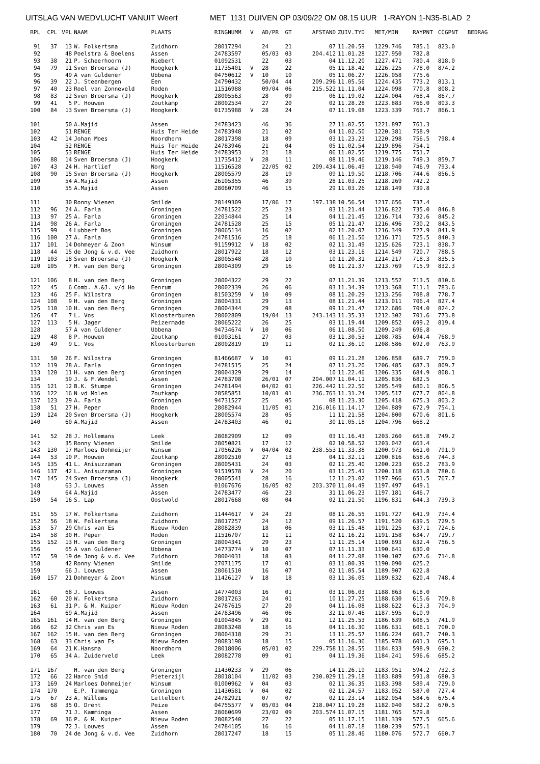UITSLAG VAN WEDVLUCHT VANUIT Weert MET 1131 DUIVEN OP 03/09/22 OM 08.15 UUR 1-RAYON 1-N35-BLAD 2
| RPL | CPL | VPL | NAAM | PLAATS | RINGNUMM | V | AD/PR | GT | AFSTAND | ZUIV.TYD | MET/MIN | RAYPNT | CCGPNT | BEDRAG |
| --- | --- | --- | --- | --- | --- | --- | --- | --- | --- | --- | --- | --- | --- | --- |
| 91 | 37 | 13 | W. Folkertsma | Zuidhorn | 28017294 | | 24 | 21 | 07 | 11.20.59 | 1229.746 | 785.1 | 823.0 | |
| 92 | | 48 | Poelstra & Boelens | Assen | 24783597 | | 05/03 | 03 | 204.412 | 11.01.28 | 1227.950 | 782.8 | | |
| 93 | 38 | 21 | P. Scheerhoorn | Niebert | 01092531 | | 22 | 03 | 04 | 11.12.20 | 1227.471 | 780.4 | 818.0 | |
| 94 | 79 | 11 | Sven Broersma (J) | Hoogkerk | 11735401 | V | 28 | 22 | 05 | 11.18.42 | 1226.225 | 778.0 | 874.2 | |
| 95 | | 49 | A van Guldener | Ubbena | 04750612 | V | 10 | 10 | 05 | 11.06.27 | 1226.058 | 775.6 | | |
| 96 | 39 | 22 | J. Steenbergen | Een | 24790432 | | 50/04 | 44 | 209.296 | 11.05.56 | 1224.435 | 773.2 | 813.1 | |
| 97 | 40 | 23 | Roel van Zonneveld | Roden | 11516988 | | 09/04 | 06 | 215.522 | 11.11.04 | 1224.098 | 770.8 | 808.2 | |
| 98 | 83 | 12 | Sven Broersma (J) | Hoogkerk | 28005563 | | 28 | 09 | 06 | 11.19.02 | 1224.004 | 768.4 | 867.7 | |
| 99 | 41 | 5 | P. Houwen | Zoutkamp | 28002534 | | 27 | 20 | 02 | 11.28.28 | 1223.883 | 766.0 | 803.3 | |
| 100 | 84 | 13 | Sven Broersma (J) | Hoogkerk | 01735988 | V | 28 | 24 | 07 | 11.19.08 | 1223.339 | 763.7 | 866.1 | |
| 101 | | 50 | A.Majid | Assen | 24783423 | | 46 | 36 | 27 | 11.02.55 | 1221.897 | 761.3 | | |
| 102 | | 51 | RENGE | Huis Ter Heide | 24783948 | | 21 | 02 | 04 | 11.02.50 | 1220.381 | 758.9 | | |
| 103 | 42 | 14 | Johan Moes | Noordhorn | 28017398 | | 18 | 09 | 03 | 11.23.23 | 1220.298 | 756.5 | 798.4 | |
| 104 | | 52 | RENGE | Huis Ter Heide | 24783946 | | 21 | 04 | 05 | 11.02.54 | 1219.896 | 754.1 | | |
| 105 | | 53 | RENGE | Huis Ter Heide | 24783953 | | 21 | 18 | 06 | 11.02.55 | 1219.775 | 751.7 | | |
| 106 | 88 | 14 | Sven Broersma (J) | Hoogkerk | 11735412 | V | 28 | 11 | 08 | 11.19.46 | 1219.146 | 749.3 | 859.7 | |
| 107 | 43 | 24 | H. Hartlief | Norg | 11516528 | | 22/05 | 02 | 209.434 | 11.06.49 | 1218.940 | 746.9 | 793.4 | |
| 108 | 90 | 15 | Sven Broersma (J) | Hoogkerk | 28005579 | | 28 | 19 | 09 | 11.19.50 | 1218.706 | 744.6 | 856.5 | |
| 109 | | 54 | A.Majid | Assen | 26105355 | | 46 | 39 | 28 | 11.03.25 | 1218.269 | 742.2 | | |
| 110 | | 55 | A.Majid | Assen | 28060709 | | 46 | 15 | 29 | 11.03.26 | 1218.149 | 739.8 | | |
| 111 | | 30 | Ronny Wienen | Smilde | 28149309 | | 17/06 | 17 | 197.138 | 10.56.54 | 1217.656 | 737.4 | | |
| 112 | 96 | 24 | A. Farla | Groningen | 24781522 | | 25 | 23 | 03 | 11.21.44 | 1216.822 | 735.0 | 846.8 | |
| 113 | 97 | 25 | A. Farla | Groningen | 22034844 | | 25 | 14 | 04 | 11.21.45 | 1216.714 | 732.6 | 845.2 | |
| 114 | 98 | 26 | A. Farla | Groningen | 24781528 | | 25 | 15 | 05 | 11.21.47 | 1216.496 | 730.2 | 843.5 | |
| 115 | 99 | 4 | Lubbert Bos | Groningen | 28065134 | | 16 | 02 | 02 | 11.20.07 | 1216.349 | 727.9 | 841.9 | |
| 116 | 100 | 27 | A. Farla | Groningen | 24781516 | | 25 | 18 | 06 | 11.21.50 | 1216.171 | 725.5 | 840.3 | |
| 117 | 101 | 14 | Dohmeyer & Zoon | Winsum | 91159912 | V | 18 | 02 | 02 | 11.31.49 | 1215.626 | 723.1 | 838.7 | |
| 118 | 44 | 15 | de Jong & v.d. Vee | Zuidhorn | 28017922 | | 18 | 12 | 03 | 11.23.16 | 1214.549 | 720.7 | 788.5 | |
| 119 | 103 | 18 | Sven Broersma (J) | Hoogkerk | 28005548 | | 28 | 10 | 10 | 11.20.31 | 1214.217 | 718.3 | 835.5 | |
| 120 | 105 | 7 | H. van den Berg | Groningen | 28004309 | | 29 | 16 | 06 | 11.21.37 | 1213.769 | 715.9 | 832.3 | |
| 121 | 106 | 8 | H. van den Berg | Groningen | 28004322 | | 29 | 22 | 07 | 11.21.39 | 1213.552 | 713.5 | 830.6 | |
| 122 | 45 | 6 | Comb. A.&J. v/d Ho | Eenrum | 28002339 | | 26 | 06 | 03 | 11.34.39 | 1213.368 | 711.1 | 783.6 | |
| 123 | 46 | 25 | F. Wilpstra | Groningen | 81503259 | V | 10 | 09 | 08 | 11.20.29 | 1213.256 | 708.8 | 778.7 | |
| 124 | 108 | 9 | H. van den Berg | Groningen | 28004331 | | 29 | 13 | 08 | 11.21.44 | 1213.011 | 706.4 | 827.4 | |
| 125 | 110 | 10 | H. van den Berg | Groningen | 28004344 | | 29 | 08 | 09 | 11.21.47 | 1212.686 | 704.0 | 824.2 | |
| 126 | 47 | 7 | L. Vos | Kloosterburen | 28002809 | | 19/04 | 13 | 243.143 | 11.35.33 | 1212.302 | 701.6 | 773.8 | |
| 127 | 113 | 5 | H. Jager | Peizermade | 28065222 | | 26 | 25 | 03 | 11.19.44 | 1209.852 | 699.2 | 819.4 | |
| 128 | | 57 | A van Guldener | Ubbena | 94734674 | V | 10 | 06 | 06 | 11.08.50 | 1209.249 | 696.8 | | |
| 129 | 48 | 8 | P. Houwen | Zoutkamp | 01003161 | | 27 | 03 | 03 | 11.30.53 | 1208.785 | 694.4 | 768.9 | |
| 130 | 49 | 9 | L. Vos | Kloosterburen | 28002819 | | 19 | 11 | 02 | 11.36.10 | 1208.586 | 692.0 | 763.9 | |
| 131 | 50 | 26 | F. Wilpstra | Groningen | 81466687 | V | 10 | 01 | 09 | 11.21.28 | 1206.858 | 689.7 | 759.0 | |
| 132 | 119 | 28 | A. Farla | Groningen | 24781515 | | 25 | 24 | 07 | 11.23.20 | 1206.485 | 687.3 | 809.7 | |
| 133 | 120 | 11 | H. van den Berg | Groningen | 28004329 | | 29 | 14 | 10 | 11.22.46 | 1206.335 | 684.9 | 808.1 | |
| 134 | | 59 | J. & F.Wendel | Assen | 24783708 | | 26/01 | 07 | 204.007 | 11.04.11 | 1205.836 | 682.5 | | |
| 135 | 121 | 12 | B.K. Stumpe | Groningen | 24781494 | | 04/02 | 01 | 226.442 | 11.22.50 | 1205.549 | 680.1 | 806.5 | |
| 136 | 122 | 16 | N vd Molen | Zoutkamp | 28585851 | | 10/01 | 01 | 236.763 | 11.31.24 | 1205.517 | 677.7 | 804.8 | |
| 137 | 123 | 29 | A. Farla | Groningen | 94731527 | | 25 | 05 | 08 | 11.23.30 | 1205.418 | 675.3 | 803.2 | |
| 138 | 51 | 27 | H. Peper | Roden | 28082944 | | 11/05 | 01 | 216.016 | 11.14.17 | 1204.889 | 672.9 | 754.1 | |
| 139 | 124 | 20 | Sven Broersma (J) | Hoogkerk | 28005574 | | 28 | 05 | 11 | 11.21.58 | 1204.800 | 670.6 | 801.6 | |
| 140 | | 60 | A.Majid | Assen | 24783403 | | 46 | 01 | 30 | 11.05.18 | 1204.796 | 668.2 | | |
| 141 | 52 | 28 | J. Hollemans | Leek | 28082909 | | 12 | 09 | 03 | 11.16.43 | 1203.260 | 665.8 | 749.2 | |
| 142 | | 35 | Ronny Wienen | Smilde | 28050821 | | 17 | 12 | 02 | 10.58.52 | 1203.042 | 663.4 | | |
| 143 | 130 | 17 | Marloes Dohmeijer | Winsum | 17056226 | V | 04/04 | 02 | 238.553 | 11.33.38 | 1200.973 | 661.0 | 791.9 | |
| 144 | 53 | 10 | P. Houwen | Zoutkamp | 28002510 | | 27 | 13 | 04 | 11.32.11 | 1200.816 | 658.6 | 744.3 | |
| 145 | 135 | 41 | L. Anisuzzaman | Groningen | 28005431 | | 24 | 03 | 02 | 11.25.40 | 1200.223 | 656.2 | 783.9 | |
| 146 | 137 | 42 | L. Anisuzzaman | Groningen | 91519578 | V | 24 | 20 | 03 | 11.25.41 | 1200.118 | 653.8 | 780.6 | |
| 147 | 145 | 24 | Sven Broersma (J) | Hoogkerk | 28005541 | | 28 | 16 | 12 | 11.23.02 | 1197.966 | 651.5 | 767.7 | |
| 148 | | 63 | J. Louwes | Assen | 01067676 | | 16/05 | 02 | 203.370 | 11.04.49 | 1197.497 | 649.1 | | |
| 149 | | 64 | A.Majid | Assen | 24783477 | | 46 | 23 | 31 | 11.06.23 | 1197.181 | 646.7 | | |
| 150 | 54 | 16 | S. Lap | Oostwold | 28017668 | | 08 | 04 | 02 | 11.21.50 | 1196.831 | 644.3 | 739.3 | |
| 151 | 55 | 17 | W. Folkertsma | Zuidhorn | 11444617 | V | 24 | 23 | 08 | 11.26.55 | 1191.727 | 641.9 | 734.4 | |
| 152 | 56 | 18 | W. Folkertsma | Zuidhorn | 28017257 | | 24 | 12 | 09 | 11.26.57 | 1191.520 | 639.5 | 729.5 | |
| 153 | 57 | 29 | Chris van Es | Nieuw Roden | 28082839 | | 18 | 06 | 03 | 11.15.48 | 1191.225 | 637.1 | 724.6 | |
| 154 | 58 | 30 | H. Peper | Roden | 11516707 | | 11 | 11 | 02 | 11.16.21 | 1191.158 | 634.7 | 719.7 | |
| 155 | 152 | 13 | H. van den Berg | Groningen | 28004341 | | 29 | 23 | 11 | 11.25.14 | 1190.693 | 632.4 | 756.5 | |
| 156 | | 65 | A van Guldener | Ubbena | 14773774 | V | 10 | 07 | 07 | 11.11.33 | 1190.641 | 630.0 | | |
| 157 | 59 | 19 | de Jong & v.d. Vee | Zuidhorn | 28004031 | | 18 | 03 | 04 | 11.27.08 | 1190.107 | 627.6 | 714.8 | |
| 158 | | 42 | Ronny Wienen | Smilde | 27071175 | | 17 | 01 | 03 | 11.00.39 | 1190.090 | 625.2 | | |
| 159 | | 66 | J. Louwes | Assen | 28061510 | | 16 | 07 | 02 | 11.05.54 | 1189.907 | 622.8 | | |
| 160 | 157 | 21 | Dohmeyer & Zoon | Winsum | 11426127 | V | 18 | 18 | 03 | 11.36.05 | 1189.832 | 620.4 | 748.4 | |
| 161 | | 68 | J. Louwes | Assen | 14774003 | | 16 | 01 | 03 | 11.06.03 | 1188.863 | 618.0 | | |
| 162 | 60 | 20 | W. Folkertsma | Zuidhorn | 28017263 | | 24 | 01 | 10 | 11.27.25 | 1188.630 | 615.6 | 709.8 | |
| 163 | 61 | 31 | P. & M. Kuiper | Nieuw Roden | 24787615 | | 27 | 20 | 04 | 11.16.08 | 1188.622 | 613.3 | 704.9 | |
| 164 | | 69 | A.Majid | Assen | 24783496 | | 46 | 06 | 32 | 11.07.46 | 1187.595 | 610.9 | | |
| 165 | 161 | 14 | H. van den Berg | Groningen | 01004845 | V | 29 | 01 | 12 | 11.25.53 | 1186.639 | 608.5 | 741.9 | |
| 166 | 62 | 32 | Chris van Es | Nieuw Roden | 28083248 | | 18 | 16 | 04 | 11.16.30 | 1186.631 | 606.1 | 700.0 | |
| 167 | 162 | 15 | H. van den Berg | Groningen | 28004318 | | 29 | 21 | 13 | 11.25.57 | 1186.224 | 603.7 | 740.3 | |
| 168 | 63 | 33 | Chris van Es | Nieuw Roden | 28083198 | | 18 | 15 | 05 | 11.16.36 | 1185.978 | 601.3 | 695.1 | |
| 169 | 64 | 21 | K.Hansma | Noordhorn | 28018006 | | 05/01 | 02 | 229.758 | 11.28.55 | 1184.833 | 598.9 | 690.2 | |
| 170 | 65 | 34 | A. Zuiderveld | Leek | 28082778 | | 09 | 01 | 04 | 11.19.36 | 1184.241 | 596.6 | 685.2 | |
| 171 | 167 | | H. van den Berg | Groningen | 11430233 | V | 29 | 06 | 14 | 11.26.19 | 1183.951 | 594.2 | 732.3 | |
| 172 | 66 | 22 | Harco Smid | Pieterzijl | 28018104 | | 11/02 | 03 | 230.029 | 11.29.18 | 1183.889 | 591.8 | 680.3 | |
| 173 | 169 | 24 | Marloes Dohmeijer | Winsum | 01000962 | V | 04 | 03 | 02 | 11.36.35 | 1183.398 | 589.4 | 729.0 | |
| 174 | 170 | | E.P. Tammenga | Groningen | 11430581 | V | 04 | 02 | 02 | 11.24.57 | 1183.052 | 587.0 | 727.4 | |
| 175 | 67 | 23 | A. Willems | Lettelbert | 24782921 | | 07 | 07 | 02 | 11.23.14 | 1182.054 | 584.6 | 675.4 | |
| 176 | 68 | 35 | O. Drent | Peize | 04755577 | V | 05/03 | 04 | 218.047 | 11.19.28 | 1182.040 | 582.2 | 670.5 | |
| 177 | | 71 | J. Kamminga | Assen | 28060699 | | 23/02 | 09 | 203.574 | 11.07.15 | 1181.765 | 579.8 | | |
| 178 | 69 | 36 | P. & M. Kuiper | Nieuw Roden | 28082540 | | 27 | 22 | 05 | 11.17.15 | 1181.339 | 577.5 | 665.6 | |
| 179 | | 72 | J. Louwes | Assen | 24784105 | | 16 | 16 | 04 | 11.07.18 | 1180.239 | 575.1 | | |
| 180 | 70 | 24 | de Jong & v.d. Vee | Zuidhorn | 28017247 | | 18 | 15 | 05 | 11.28.46 | 1180.076 | 572.7 | 660.7 | |